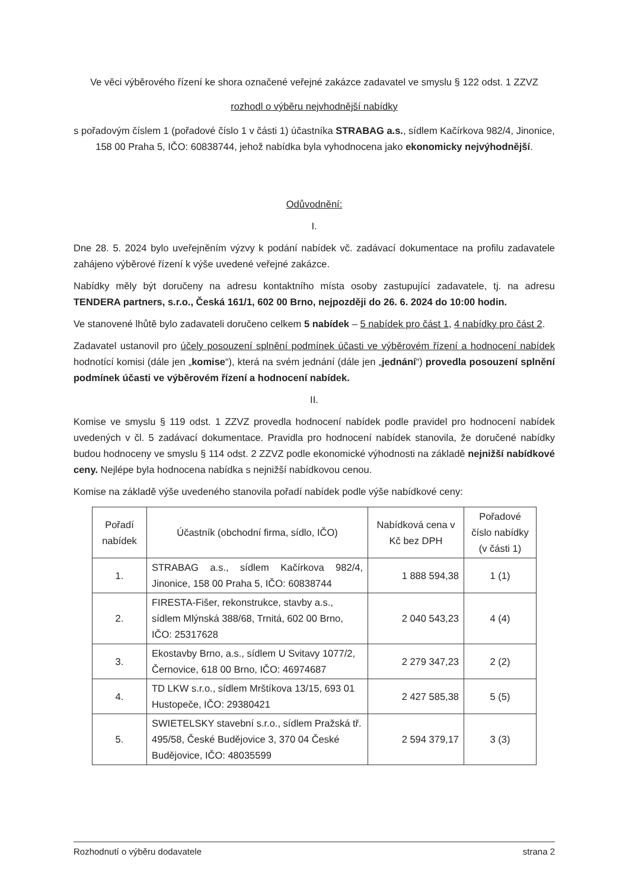Ve věci výběrového řízení ke shora označené veřejné zakázce zadavatel ve smyslu § 122 odst. 1 ZZVZ
rozhodl o výběru nejvhodnější nabídky
s pořadovým číslem 1 (pořadové číslo 1 v části 1) účastníka STRABAG a.s., sídlem Kačírkova 982/4, Jinonice, 158 00 Praha 5, IČO: 60838744, jehož nabídka byla vyhodnocena jako ekonomicky nejvýhodnější.
Odůvodnění:
I.
Dne 28. 5. 2024 bylo uveřejněním výzvy k podání nabídek vč. zadávací dokumentace na profilu zadavatele zahájeno výběrové řízení k výše uvedené veřejné zakázce.
Nabídky měly být doručeny na adresu kontaktního místa osoby zastupující zadavatele, tj. na adresu TENDERA partners, s.r.o., Česká 161/1, 602 00 Brno, nejpozději do 26. 6. 2024 do 10:00 hodin.
Ve stanovené lhůtě bylo zadavateli doručeno celkem 5 nabídek – 5 nabídek pro část 1, 4 nabídky pro část 2.
Zadavatel ustanovil pro účely posouzení splnění podmínek účasti ve výběrovém řízení a hodnocení nabídek hodnotící komisi (dále jen „komise“), která na svém jednání (dále jen „jednání“) provedla posouzení splnění podmínek účasti ve výběrovém řízení a hodnocení nabídek.
II.
Komise ve smyslu § 119 odst. 1 ZZVZ provedla hodnocení nabídek podle pravidel pro hodnocení nabídek uvedených v čl. 5 zadávací dokumentace. Pravidla pro hodnocení nabídek stanovila, že doručené nabídky budou hodnoceny ve smyslu § 114 odst. 2 ZZVZ podle ekonomické výhodnosti na základě nejnižší nabídkové ceny. Nejlépe byla hodnocena nabídka s nejnižší nabídkovou cenou.
Komise na základě výše uvedeného stanovila pořadí nabídek podle výše nabídkové ceny:
| Pořadí nabídek | Účastník (obchodní firma, sídlo, IČO) | Nabídková cena v Kč bez DPH | Pořadové číslo nabídky (v části 1) |
| --- | --- | --- | --- |
| 1. | STRABAG a.s., sídlem Kačírkova 982/4, Jinonice, 158 00 Praha 5, IČO: 60838744 | 1 888 594,38 | 1 (1) |
| 2. | FIRESTA-Fišer, rekonstrukce, stavby a.s., sídlem Mlýnská 388/68, Trnitá, 602 00 Brno, IČO: 25317628 | 2 040 543,23 | 4 (4) |
| 3. | Ekostavby Brno, a.s., sídlem U Svitavy 1077/2, Černovice, 618 00 Brno, IČO: 46974687 | 2 279 347,23 | 2 (2) |
| 4. | TD LKW s.r.o., sídlem Mrštíkova 13/15, 693 01 Hustopeče, IČO: 29380421 | 2 427 585,38 | 5 (5) |
| 5. | SWIETELSKY stavební s.r.o., sídlem Pražská tř. 495/58, České Budějovice 3, 370 04 České Budějovice, IČO: 48035599 | 2 594 379,17 | 3 (3) |
Rozhodnutí o výběru dodavatele strana 2